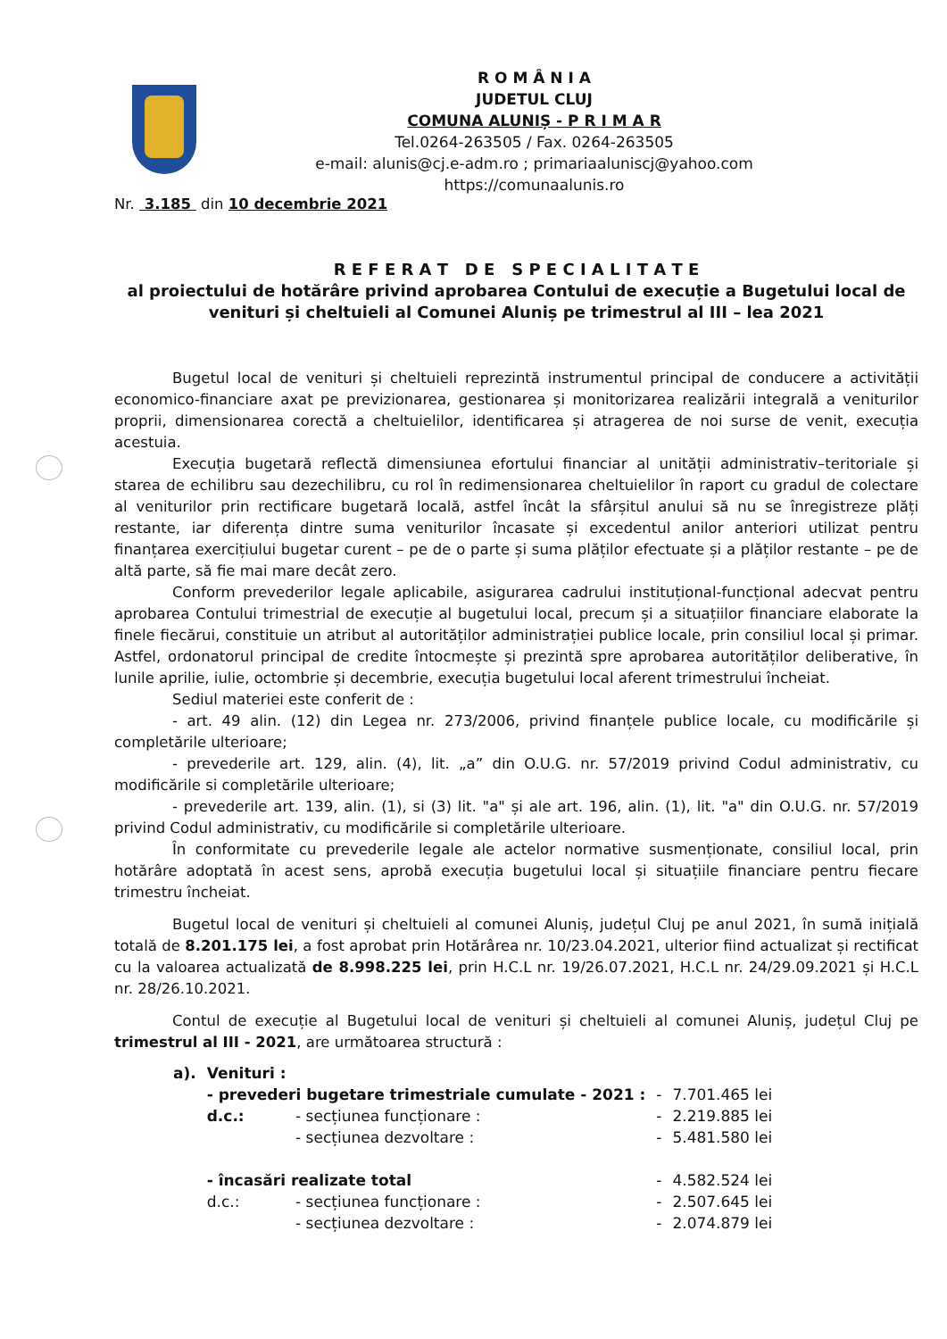R O M Â N I A
JUDETUL CLUJ
COMUNA ALUNIȘ - P R I M A R
Tel.0264-263505 / Fax. 0264-263505
e-mail: alunis@cj.e-adm.ro ; primariaaluniscj@yahoo.com
https://comunaalunis.ro
Nr. 3.185 din 10 decembrie 2021
R E F E R A T D E S P E C I A L I T A T E
al proiectului de hotărâre privind aprobarea Contului de execuție a Bugetului local de venituri și cheltuieli al Comunei Aluniș pe trimestrul al III – lea 2021
Bugetul local de venituri și cheltuieli reprezintă instrumentul principal de conducere a activității economico-financiare axat pe previzionarea, gestionarea și monitorizarea realizării integrală a veniturilor proprii, dimensionarea corectă a cheltuielilor, identificarea și atragerea de noi surse de venit, execuția acestuia.
Execuția bugetară reflectă dimensiunea efortului financiar al unității administrativ–teritoriale și starea de echilibru sau dezechilibru, cu rol în redimensionarea cheltuielilor în raport cu gradul de colectare al veniturilor prin rectificare bugetară locală, astfel încât la sfârșitul anului să nu se înregistreze plăți restante, iar diferența dintre suma veniturilor încasate și excedentul anilor anteriori utilizat pentru finanțarea exercițiului bugetar curent – pe de o parte și suma plăților efectuate și a plăților restante – pe de altă parte, să fie mai mare decât zero.
Conform prevederilor legale aplicabile, asigurarea cadrului instituțional-funcțional adecvat pentru aprobarea Contului trimestrial de execuție al bugetului local, precum și a situațiilor financiare elaborate la finele fiecărui, constituie un atribut al autorităților administrației publice locale, prin consiliul local și primar. Astfel, ordonatorul principal de credite întocmește și prezintă spre aprobarea autorităților deliberative, în lunile aprilie, iulie, octombrie și decembrie, execuția bugetului local aferent trimestrului încheiat.
Sediul materiei este conferit de :
- art. 49 alin. (12) din Legea nr. 273/2006, privind finanțele publice locale, cu modificările și completările ulterioare;
- prevederile art. 129, alin. (4), lit. „a” din O.U.G. nr. 57/2019 privind Codul administrativ, cu modificările si completările ulterioare;
- prevederile art. 139, alin. (1), si (3) lit. "a" și ale art. 196, alin. (1), lit. "a" din O.U.G. nr. 57/2019 privind Codul administrativ, cu modificările si completările ulterioare.
În conformitate cu prevederile legale ale actelor normative susmenționate, consiliul local, prin hotărâre adoptată în acest sens, aprobă execuția bugetului local și situațiile financiare pentru fiecare trimestru încheiat.
Bugetul local de venituri și cheltuieli al comunei Aluniș, județul Cluj pe anul 2021, în sumă inițială totală de 8.201.175 lei, a fost aprobat prin Hotărârea nr. 10/23.04.2021, ulterior fiind actualizat și rectificat cu la valoarea actualizată de 8.998.225 lei, prin H.C.L nr. 19/26.07.2021, H.C.L nr. 24/29.09.2021 și H.C.L nr. 28/26.10.2021.
Contul de execuție al Bugetului local de venituri și cheltuieli al comunei Aluniș, județul Cluj pe trimestrul al III - 2021, are următoarea structură :
| a). | Venituri : | | | |
| | - prevederi bugetare trimestriale cumulate - 2021 : | | - | 7.701.465 lei |
| | d.c.: | - secțiunea funcționare : | - | 2.219.885 lei |
| | | - secțiunea dezvoltare : | - | 5.481.580 lei |
| | - încasări realizate total | | - | 4.582.524 lei |
| | d.c.: | - secțiunea funcționare : | - | 2.507.645 lei |
| | | - secțiunea dezvoltare : | - | 2.074.879 lei |